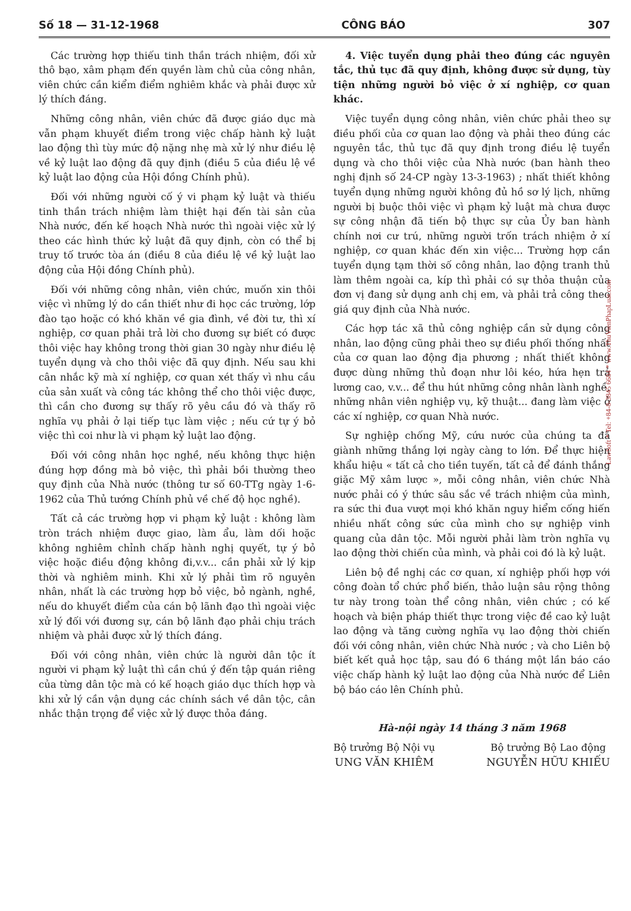Số 18 — 31-12-1968 CÔNG BÁO 307
Các trường hợp thiếu tinh thần trách nhiệm, đối xử thô bạo, xâm phạm đến quyền làm chủ của công nhân, viên chức cần kiểm điểm nghiêm khắc và phải được xử lý thích đáng.
Những công nhân, viên chức đã được giáo dục mà vẫn phạm khuyết điểm trong việc chấp hành kỷ luật lao động thì tùy mức độ nặng nhẹ mà xử lý như điều lệ về kỷ luật lao động đã quy định (điều 5 của điều lệ về kỷ luật lao động của Hội đồng Chính phủ).
Đối với những người cố ý vi phạm kỷ luật và thiếu tinh thần trách nhiệm làm thiệt hại đến tài sản của Nhà nước, đến kế hoạch Nhà nước thì ngoài việc xử lý theo các hình thức kỷ luật đã quy định, còn có thể bị truy tố trước tòa án (điều 8 của điều lệ về kỷ luật lao động của Hội đồng Chính phủ).
Đối với những công nhân, viên chức, muốn xin thôi việc vì những lý do cần thiết như đi học các trường, lớp đào tạo hoặc có khó khăn về gia đình, về đời tư, thì xí nghiệp, cơ quan phải trả lời cho đương sự biết có được thôi việc hay không trong thời gian 30 ngày như điều lệ tuyển dụng và cho thôi việc đã quy định. Nếu sau khi cân nhắc kỹ mà xí nghiệp, cơ quan xét thấy vì nhu cầu của sản xuất và công tác không thể cho thôi việc được, thì cần cho đương sự thấy rõ yêu cầu đó và thấy rõ nghĩa vụ phải ở lại tiếp tục làm việc ; nếu cứ tự ý bỏ việc thì coi như là vi phạm kỷ luật lao động.
Đối với công nhân học nghề, nếu không thực hiện đúng hợp đồng mà bỏ việc, thì phải bồi thường theo quy định của Nhà nước (thông tư số 60-TTg ngày 1-6-1962 của Thủ tướng Chính phủ về chế độ học nghề).
Tất cả các trường hợp vi phạm kỷ luật : không làm tròn trách nhiệm được giao, làm ẩu, làm dối hoặc không nghiêm chỉnh chấp hành nghị quyết, tự ý bỏ việc hoặc điều động không đi,v.v... cần phải xử lý kịp thời và nghiêm minh. Khi xử lý phải tìm rõ nguyên nhân, nhất là các trường hợp bỏ việc, bỏ ngành, nghề, nếu do khuyết điểm của cán bộ lãnh đạo thì ngoài việc xử lý đối với đương sự, cán bộ lãnh đạo phải chịu trách nhiệm và phải được xử lý thích đáng.
Đối với công nhân, viên chức là người dân tộc ít người vi phạm kỷ luật thì cần chú ý đến tập quán riêng của từng dân tộc mà có kế hoạch giáo dục thích hợp và khi xử lý cần vận dụng các chính sách về dân tộc, cân nhắc thận trọng để việc xử lý được thỏa đáng.
4. Việc tuyển dụng phải theo đúng các nguyên tắc, thủ tục đã quy định, không được sử dụng, tùy tiện những người bỏ việc ở xí nghiệp, cơ quan khác.
Việc tuyển dụng công nhân, viên chức phải theo sự điều phối của cơ quan lao động và phải theo đúng các nguyên tắc, thủ tục đã quy định trong điều lệ tuyển dụng và cho thôi việc của Nhà nước (ban hành theo nghị định số 24-CP ngày 13-3-1963) ; nhất thiết không tuyển dụng những người không đủ hồ sơ lý lịch, những người bị buộc thôi việc vì phạm kỷ luật mà chưa được sự công nhận đã tiến bộ thực sự của Ủy ban hành chính nơi cư trú, những người trốn trách nhiệm ở xí nghiệp, cơ quan khác đến xin việc... Trường hợp cần tuyển dụng tạm thời số công nhân, lao động tranh thủ làm thêm ngoài ca, kíp thì phải có sự thỏa thuận của đơn vị đang sử dụng anh chị em, và phải trả công theo giá quy định của Nhà nước.
Các hợp tác xã thủ công nghiệp cần sử dụng công nhân, lao động cũng phải theo sự điều phối thống nhất của cơ quan lao động địa phương ; nhất thiết không được dùng những thủ đoạn như lôi kéo, hứa hẹn trả lương cao, v.v... để thu hút những công nhân lành nghề, những nhân viên nghiệp vụ, kỹ thuật... đang làm việc ở các xí nghiệp, cơ quan Nhà nước.
Sự nghiệp chống Mỹ, cứu nước của chúng ta đã giành những thắng lợi ngày càng to lớn. Để thực hiện khẩu hiệu « tất cả cho tiền tuyến, tất cả để đánh thắng giặc Mỹ xâm lược », mỗi công nhân, viên chức Nhà nước phải có ý thức sâu sắc về trách nhiệm của mình, ra sức thi đua vượt mọi khó khăn nguy hiểm cống hiến nhiều nhất công sức của mình cho sự nghiệp vinh quang của dân tộc. Mỗi người phải làm tròn nghĩa vụ lao động thời chiến của mình, và phải coi đó là kỷ luật.
Liên bộ đề nghị các cơ quan, xí nghiệp phối hợp với công đoàn tổ chức phổ biến, thảo luận sâu rộng thông tư này trong toàn thể công nhân, viên chức ; có kế hoạch và biện pháp thiết thực trong việc đề cao kỷ luật lao động và tăng cường nghĩa vụ lao động thời chiến đối với công nhân, viên chức Nhà nước ; và cho Liên bộ biết kết quả học tập, sau đó 6 tháng một lần báo cáo việc chấp hành kỷ luật lao động của Nhà nước để Liên bộ báo cáo lên Chính phủ.
Hà-nội ngày 14 tháng 3 năm 1968
Bộ trưởng Bộ Nội vụ
UNG VĂN KHIÊM
Bộ trưởng Bộ Lao động
NGUYỄN HỮU KHIẾU
LawSoft * Tel: +84-8-3845 6684 * www.ThuVienPhapLuat.com